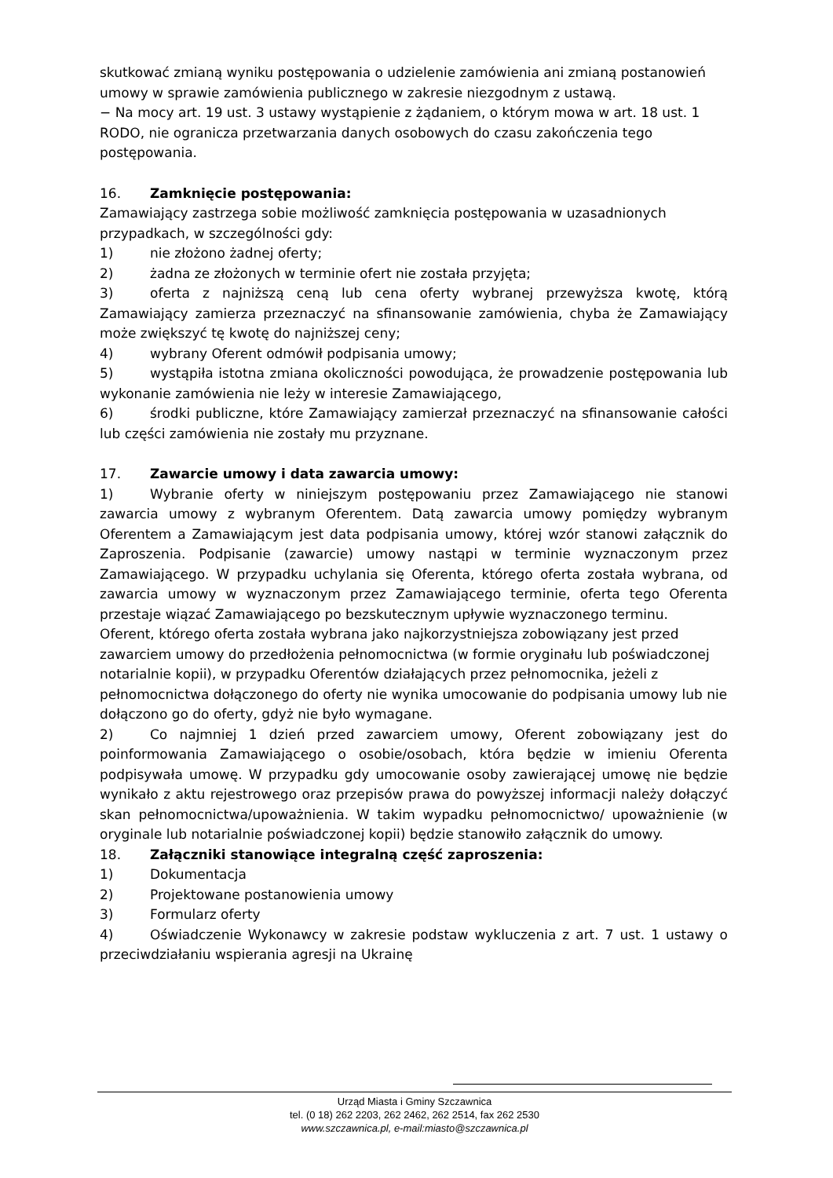skutkować zmianą wyniku postępowania o udzielenie zamówienia ani zmianą postanowień umowy w sprawie zamówienia publicznego w zakresie niezgodnym z ustawą.
− Na mocy art. 19 ust. 3 ustawy wystąpienie z żądaniem, o którym mowa w art. 18 ust. 1 RODO, nie ogranicza przetwarzania danych osobowych do czasu zakończenia tego postępowania.
16. Zamknięcie postępowania:
Zamawiający zastrzega sobie możliwość zamknięcia postępowania w uzasadnionych przypadkach, w szczególności gdy:
1) nie złożono żadnej oferty;
2) żadna ze złożonych w terminie ofert nie została przyjęta;
3) oferta z najniższą ceną lub cena oferty wybranej przewyższa kwotę, którą Zamawiający zamierza przeznaczyć na sfinansowanie zamówienia, chyba że Zamawiający może zwiększyć tę kwotę do najniższej ceny;
4) wybrany Oferent odmówił podpisania umowy;
5) wystąpiła istotna zmiana okoliczności powodująca, że prowadzenie postępowania lub wykonanie zamówienia nie leży w interesie Zamawiającego,
6) środki publiczne, które Zamawiający zamierzał przeznaczyć na sfinansowanie całości lub części zamówienia nie zostały mu przyznane.
17. Zawarcie umowy i data zawarcia umowy:
1) Wybranie oferty w niniejszym postępowaniu przez Zamawiającego nie stanowi zawarcia umowy z wybranym Oferentem. Datą zawarcia umowy pomiędzy wybranym Oferentem a Zamawiającym jest data podpisania umowy, której wzór stanowi załącznik do Zaproszenia. Podpisanie (zawarcie) umowy nastąpi w terminie wyznaczonym przez Zamawiającego. W przypadku uchylania się Oferenta, którego oferta została wybrana, od zawarcia umowy w wyznaczonym przez Zamawiającego terminie, oferta tego Oferenta przestaje wiązać Zamawiającego po bezskutecznym upływie wyznaczonego terminu.
Oferent, którego oferta została wybrana jako najkorzystniejsza zobowiązany jest przed zawarciem umowy do przedłożenia pełnomocnictwa (w formie oryginału lub poświadczonej notarialnie kopii), w przypadku Oferentów działających przez pełnomocnika, jeżeli z pełnomocnictwa dołączonego do oferty nie wynika umocowanie do podpisania umowy lub nie dołączono go do oferty, gdyż nie było wymagane.
2) Co najmniej 1 dzień przed zawarciem umowy, Oferent zobowiązany jest do poinformowania Zamawiającego o osobie/osobach, która będzie w imieniu Oferenta podpisywała umowę. W przypadku gdy umocowanie osoby zawierającej umowę nie będzie wynikało z aktu rejestrowego oraz przepisów prawa do powyższej informacji należy dołączyć skan pełnomocnictwa/upoważnienia. W takim wypadku pełnomocnictwo/ upoważnienie (w oryginale lub notarialnie poświadczonej kopii) będzie stanowiło załącznik do umowy.
18. Załączniki stanowiące integralną część zaproszenia:
1) Dokumentacja
2) Projektowane postanowienia umowy
3) Formularz oferty
4) Oświadczenie Wykonawcy w zakresie podstaw wykluczenia z art. 7 ust. 1 ustawy o przeciwdziałaniu wspierania agresji na Ukrainę
Urząd Miasta i Gminy Szczawnica
tel. (0 18) 262 2203, 262 2462, 262 2514, fax 262 2530
www.szczawnica.pl, e-mail:miasto@szczawnica.pl